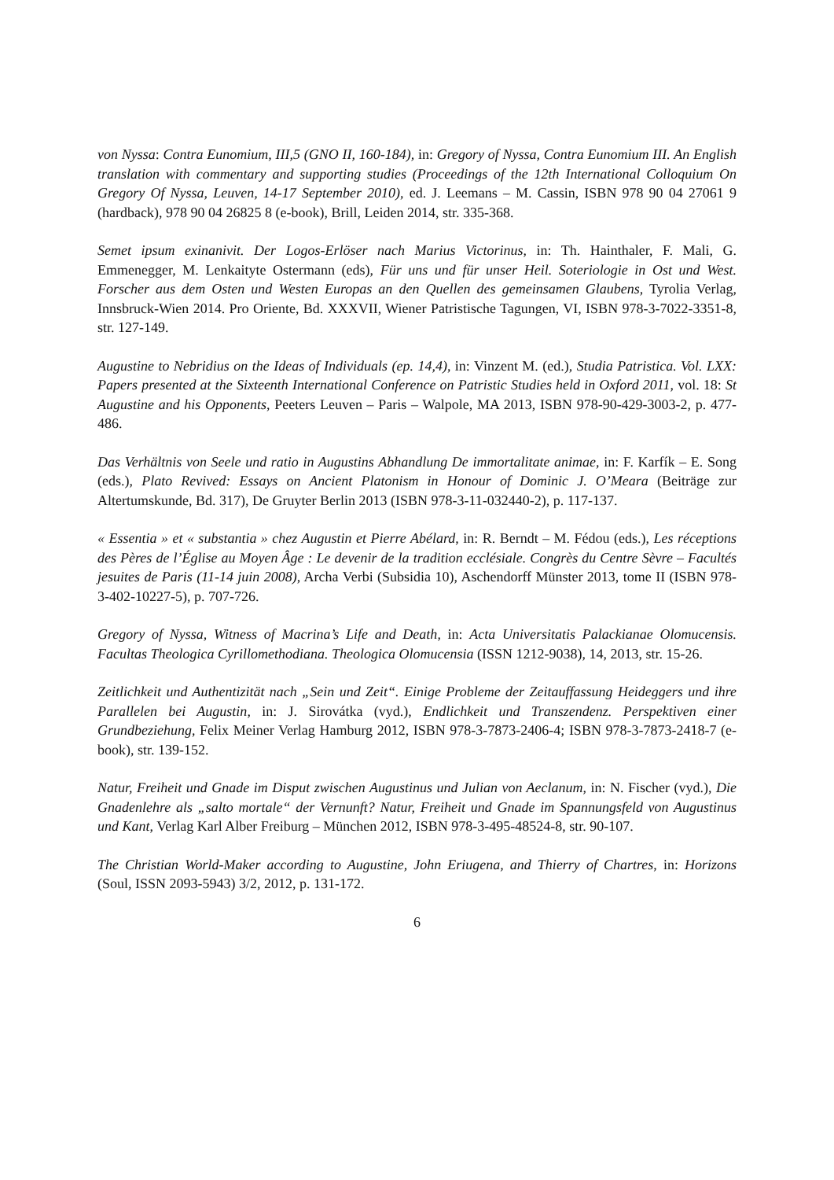von Nyssa: Contra Eunomium, III,5 (GNO II, 160-184), in: Gregory of Nyssa, Contra Eunomium III. An English translation with commentary and supporting studies (Proceedings of the 12th International Colloquium On Gregory Of Nyssa, Leuven, 14-17 September 2010), ed. J. Leemans – M. Cassin, ISBN 978 90 04 27061 9 (hardback), 978 90 04 26825 8 (e-book), Brill, Leiden 2014, str. 335-368.
Semet ipsum exinanivit. Der Logos-Erlöser nach Marius Victorinus, in: Th. Hainthaler, F. Mali, G. Emmenegger, M. Lenkaityte Ostermann (eds), Für uns und für unser Heil. Soteriologie in Ost und West. Forscher aus dem Osten und Westen Europas an den Quellen des gemeinsamen Glaubens, Tyrolia Verlag, Innsbruck-Wien 2014. Pro Oriente, Bd. XXXVII, Wiener Patristische Tagungen, VI, ISBN 978-3-7022-3351-8, str. 127-149.
Augustine to Nebridius on the Ideas of Individuals (ep. 14,4), in: Vinzent M. (ed.), Studia Patristica. Vol. LXX: Papers presented at the Sixteenth International Conference on Patristic Studies held in Oxford 2011, vol. 18: St Augustine and his Opponents, Peeters Leuven – Paris – Walpole, MA 2013, ISBN 978-90-429-3003-2, p. 477-486.
Das Verhältnis von Seele und ratio in Augustins Abhandlung De immortalitate animae, in: F. Karfík – E. Song (eds.), Plato Revived: Essays on Ancient Platonism in Honour of Dominic J. O’Meara (Beiträge zur Altertumskunde, Bd. 317), De Gruyter Berlin 2013 (ISBN 978-3-11-032440-2), p. 117-137.
« Essentia » et « substantia » chez Augustin et Pierre Abélard, in: R. Berndt – M. Fédou (eds.), Les réceptions des Pères de l’Église au Moyen Âge : Le devenir de la tradition ecclésiale. Congrès du Centre Sèvre – Facultés jesuites de Paris (11-14 juin 2008), Archa Verbi (Subsidia 10), Aschendorff Münster 2013, tome II (ISBN 978-3-402-10227-5), p. 707-726.
Gregory of Nyssa, Witness of Macrina’s Life and Death, in: Acta Universitatis Palackianae Olomucensis. Facultas Theologica Cyrillomethodiana. Theologica Olomucensia (ISSN 1212-9038), 14, 2013, str. 15-26.
Zeitlichkeit und Authentizität nach „Sein und Zeit“. Einige Probleme der Zeitauffassung Heideggers und ihre Parallelen bei Augustin, in: J. Sirovátka (vyd.), Endlichkeit und Transzendenz. Perspektiven einer Grundbeziehung, Felix Meiner Verlag Hamburg 2012, ISBN 978-3-7873-2406-4; ISBN 978-3-7873-2418-7 (e-book), str. 139-152.
Natur, Freiheit und Gnade im Disput zwischen Augustinus und Julian von Aeclanum, in: N. Fischer (vyd.), Die Gnadenlehre als „salto mortale“ der Vernunft? Natur, Freiheit und Gnade im Spannungsfeld von Augustinus und Kant, Verlag Karl Alber Freiburg – München 2012, ISBN 978-3-495-48524-8, str. 90-107.
The Christian World-Maker according to Augustine, John Eriugena, and Thierry of Chartres, in: Horizons (Soul, ISSN 2093-5943) 3/2, 2012, p. 131-172.
6